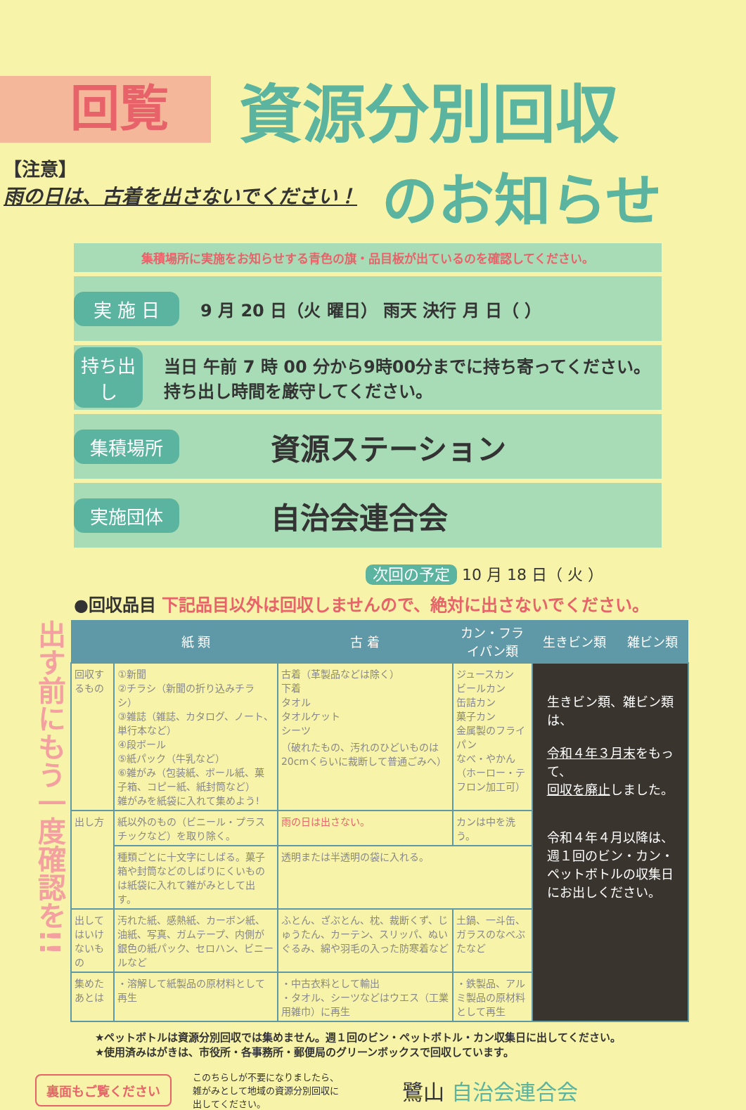回覧
資源分別回収
【注意】
雨の日は、古着を出さないでください！
のお知らせ
集積場所に実施をお知らせする青色の旗・品目板が出ているのを確認してください。
実 施 日
9 月 20 日（火 曜日） 雨天 決行 月 日（ ）
持ち出し
当日 午前 7 時 00 分から9時00分までに持ち寄ってください。 持ち出し時間を厳守してください。
集積場所
資源ステーション
実施団体
自治会連合会
次回の予定 10 月 18 日（ 火 ）
●回収品目 下記品目以外は回収しませんので、絶対に出さないでください。
出す前にもう一度確認を!!
| | 紙 類 | 古 着 | カン・フライパン類 | 生きビン類 | 雑ビン類 |
| --- | --- | --- | --- | --- | --- |
| 回収するもの | ①新聞 ②チラシ（新聞の折り込みチラシ） ③雑誌（雑誌、カタログ、ノート、単行本など） ④段ボール ⑤紙パック（牛乳など） ⑥雑がみ（包装紙、ボール紙、菓子箱、コピー紙、紙封筒など） 雑がみを紙袋に入れて集めよう! | 古着（革製品などは除く） 下着 タオル タオルケット シーツ （破れたもの、汚れのひどいものは20cmくらいに裁断して普通ごみへ） | ジュースカン ビールカン 缶詰カン 菓子カン 金属製のフライパン なべ・やかん （ホーロー・テフロン加工可） | 生きビン類、雑ビン類は、 令和４年３月末 をもって、 回収を廃止 しました。 令和４年４月以降は、 週１回のビン・カン・ペットボトルの収集日にお出しください。 | |
| 出し方 | 紙以外のもの（ビニール・プラスチックなど）を取り除く。 | 雨の日は出さない。 | カンは中を洗う。 | | |
| | 種類ごとに十文字にしばる。菓子箱や封筒などのしばりにくいものは紙袋に入れて雑がみとして出す。 | 透明または半透明の袋に入れる。 | | | |
| 出してはいけないもの | 汚れた紙、感熱紙、カーボン紙、油紙、写真、ガムテープ、内側が銀色の紙パック、セロハン、ビニールなど | ふとん、ざぶとん、枕、裁断くず、じゅうたん、カーテン、スリッパ、ぬいぐるみ、綿や羽毛の入った防寒着など | 土鍋、一斗缶、ガラスのなべぶたなど | | |
| 集めたあとは | ・溶解して紙製品の原材料として再生 | ・中古衣料として輸出 ・タオル、シーツなどはウエス（工業用雑巾）に再生 | ・鉄製品、アルミ製品の原材料として再生 | | |
★ペットボトルは資源分別回収では集めません。週１回のビン・ペットボトル・カン収集日に出してください。
★使用済みはがきは、市役所・各事務所・郵便局のグリーンボックスで回収しています。
裏面もご覧ください このちらしが不要になりましたら、
雑がみとして地域の資源分別回収に
出してください。 鷺山 自治会連合会